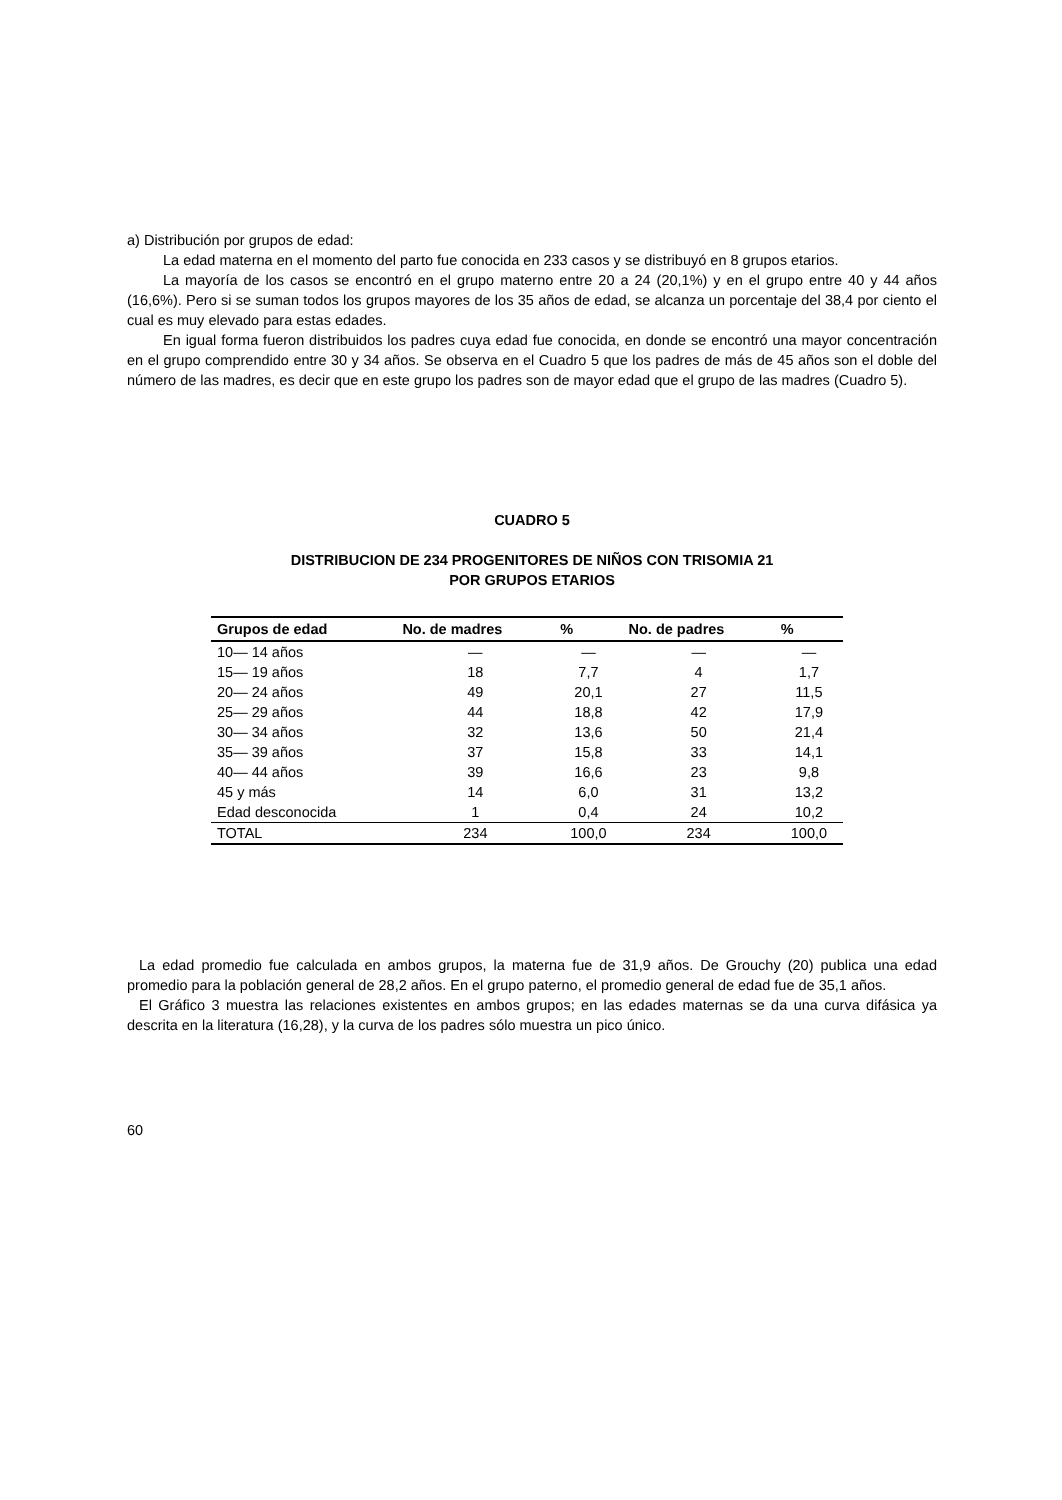a) Distribución por grupos de edad:
La edad materna en el momento del parto fue conocida en 233 casos y se distribuyó en 8 grupos etarios.
La mayoría de los casos se encontró en el grupo materno entre 20 a 24 (20,1%) y en el grupo entre 40 y 44 años (16,6%). Pero si se suman todos los grupos mayores de los 35 años de edad, se alcanza un porcentaje del 38,4 por ciento el cual es muy elevado para estas edades.
En igual forma fueron distribuidos los padres cuya edad fue conocida, en donde se encontró una mayor concentración en el grupo comprendido entre 30 y 34 años. Se observa en el Cuadro 5 que los padres de más de 45 años son el doble del número de las madres, es decir que en este grupo los padres son de mayor edad que el grupo de las madres (Cuadro 5).
CUADRO 5
DISTRIBUCION DE 234 PROGENITORES DE NIÑOS CON TRISOMIA 21
POR GRUPOS ETARIOS
| Grupos de edad | No. de madres | % | No. de padres | % |
| --- | --- | --- | --- | --- |
| 10— 14 años | — | — | — | — |
| 15— 19 años | 18 | 7,7 | 4 | 1,7 |
| 20— 24 años | 49 | 20,1 | 27 | 11,5 |
| 25— 29 años | 44 | 18,8 | 42 | 17,9 |
| 30— 34 años | 32 | 13,6 | 50 | 21,4 |
| 35— 39 años | 37 | 15,8 | 33 | 14,1 |
| 40— 44 años | 39 | 16,6 | 23 | 9,8 |
| 45 y más | 14 | 6,0 | 31 | 13,2 |
| Edad desconocida | 1 | 0,4 | 24 | 10,2 |
| TOTAL | 234 | 100,0 | 234 | 100,0 |
La edad promedio fue calculada en ambos grupos, la materna fue de 31,9 años. De Grouchy (20) publica una edad promedio para la población general de 28,2 años. En el grupo paterno, el promedio general de edad fue de 35,1 años.
El Gráfico 3 muestra las relaciones existentes en ambos grupos; en las edades maternas se da una curva difásica ya descrita en la literatura (16,28), y la curva de los padres sólo muestra un pico único.
60